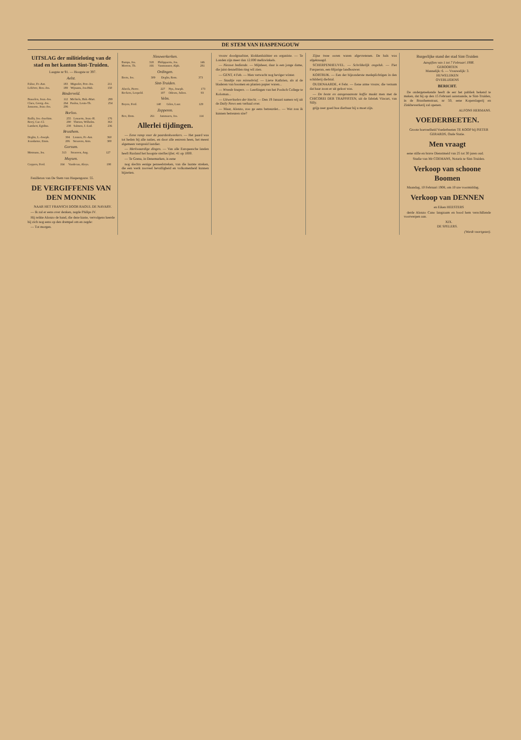DE STEM VAN HASPENGOUW
UITSLAG der militieloting van de stad en het kanton Sint-Truiden.
Laagste nr 91. — Hoogste nr 397.
Aelst.
| Falise, Fr.-Ant. | 183 | Mignolet, Petr.-Jos. | 211 |
| Lelièvre, Ren.-Jos. | 189 | Wijnants, Jos-Hub. | 150 |
Binderveld.
| Busselen, Joan.-Jos. | 112 | Michiels, Hub.-Mart. | 299 |
| Claes, Georg.-Jos. | 264 | Paulus, Louis-Th. | 254 |
| Janssens, Joan.-Jos. | 296 | | |
Borloo.
| Bailly, Jos.-Joachim. | 255 | Lenaerts, Joan.-H. | 176 |
| Bovy, Car.-Cl. | 290 | Thirion, Wilhelm. | 363 |
| Lambert, Egidius. | 238 | Salmon, J.-Lud. | 236 |
Brusthem.
| Deglin, L.-Joseph. | 304 | Leunen, Fr.-Ant. | 360 |
| Jeandarme, Emm. | 206 | Strauven, Arm. | 300 |
Gorsum.
| Motmans, Jos. | 313 | Strauven, Aug. | 127 |
Muysen.
| Cuypers, Ferd. | 164 | Vandecan, Aloys. | 198 |
Feuilleton van De Stem van Haspengouw. 55.
DE VERGIFFENIS VAN DEN MONNIK
NAAR HET FRANSCH DOOR RAOUL DE NAVARY.
— Ik zal er eens over denken, zegde Philips IV.
Hij reikte Alonzo de hand, die deze kuste, vervolgens keerde hij zich nog eens op den drempel om en zegde:
— Tot morgen.
Nieuwerkerken.
| Bamps, Jos. | 318 | Philippaerts, Jos. | 146 |
| Morren, Th. | 166 | Vanmunster, Alph. | 281 |
Ordingen.
| Beets, Jos. | 309 | Deglin, Rom. | 373 |
Sint-Truiden.
| Abeels, Pierre. | 227 | Nys, Joseph. | 173 |
| Beckers, Leopold. | 107 | Odeurs, Julien. | 93 |
Velm.
| Boyen, Ferd. | 140 | Gilen, Laur. | 129 |
Zepperen.
| Bex, Dom. | 261 | Jammaers, Jos. | 114 |
Allerlei tijdingen.
— Eene ramp voor de paardenkweekers. — Het paard was tot heden bij alle naties, en door alle eeuwen heen, het meest algemeen verspreid lastdier.
— Merkwaardige dingen. — Van alle Europeesche landen heeft Rusland het hoogste sterftecijfer; 41 op 1000.
— Te Grena, in Denemarken, is eene
nog slechts eenige penseelstreken, van die laatste streken, die een werk zooveel bevalligheid en volkomenheid kunnen bijzetten.
vrouw doodgraafster, klokkenluidster en organiste. — Te Londen zijn meer dan 12.000 melkwinkels.
— Nieuwe bediende. — Mijnheer, daar is een jonge dame, die juist denzelfden ring wil zien.
— GENT, 4 Feb. — Men verwacht nog heviger winter.
— Staaltje van minnebrief. — Lieve Kathrien, als al de bladeren van boomen en planten papier waren...
— Wreede knapen. — Leerlingen van het Poolsch College te Koloman...
— Uitwerkselen der biecht. — Den 19 Januari namen wij uit de Daily News een verhaal over.
— Maar, Alonzo, zoo ge eens betreurdet... — Wat zou ik kunnen betreuren sire?
Zijne twee ooren waren afgevretenen. De hals was afgeknaagd.
SCHERPENHEUVEL. — Schrikkelijk ongeluk. — Piet Parqueran, een 66jarige landbouwer.
KORTRIJK. — Een der bijzonderste medeplichtigen in den schilderij diefstal.
OUDENAARDE, 4 Febr. — Eene arme vrouw, die vernam dat haar zoon er uit geloot was.
— De beste en aangenaamste koffie maakt men met de CHICOREI DER TRAPPISTEN, uit de fabriek Vincart, van Silly.
grijp zeer goed hoe dierbaar hij u moet zijn.
Burgerlijke stand der stad Sint-Truiden
Aangiften van 1 tot 7 Februari 1908.
GEBOORTEN
Mannelijk: 6. — Vrouwelijk: 3.
HUWELIJKEN
OVERLIJDENS
BERICHT.
De ondergeteekende heeft de eer het publiek bekend te maken, dat hij op den 15 Februari aanstaande, te Sint-Truiden, in de Brusthemstraat, nr 50, eene Koperslagerij en Zinkbewerkerij zal openen.
ALFONS HERMANS.
VOEDERBEETEN.
Groote hoeveelheid Voederbeeten TE KOOP bij PIETER GERARDS, Oude Statie.
Men vraagt
eene stille en brave Dienstmeid van 25 tot 30 jaren oud.
Studie van Mr COEMANS, Notaris te Sint-Truiden.
Verkoop van schoone Boomen
Maandag, 10 Februari 1908, om 10 ure voormiddag.
Verkoop van DENNEN
en Eiken HEESTERS
derde Alonzo Cano langzaam en bood hem verschillende voorwerpen aan.
XIX.
DE SPELERS.
(Wordt voortgezet).